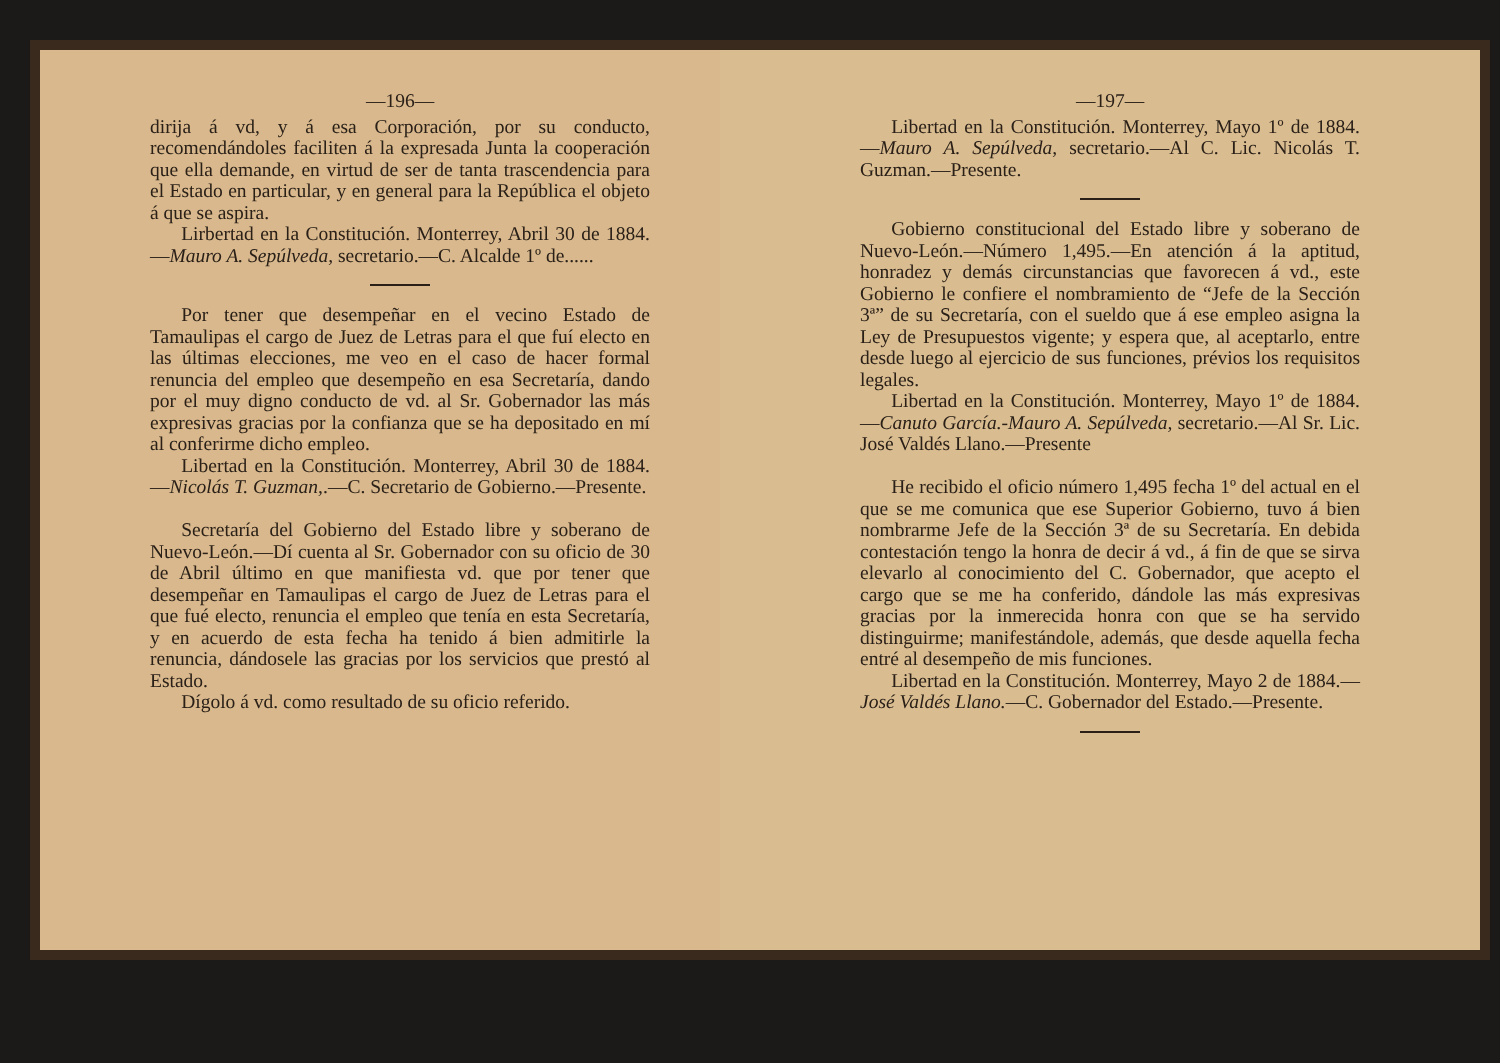—196—
dirija á vd, y á esa Corporación, por su conducto, recomendándoles faciliten á la expresada Junta la cooperación que ella demande, en virtud de ser de tanta trascendencia para el Estado en particular, y en general para la República el objeto á que se aspira.
Lirbertad en la Constitución. Monterrey, Abril 30 de 1884.—Mauro A. Sepúlveda, secretario.—C. Alcalde 1º de......
Por tener que desempeñar en el vecino Estado de Tamaulipas el cargo de Juez de Letras para el que fuí electo en las últimas elecciones, me veo en el caso de hacer formal renuncia del empleo que desempeño en esa Secretaría, dando por el muy digno conducto de vd. al Sr. Gobernador las más expresivas gracias por la confianza que se ha depositado en mí al conferirme dicho empleo.
Libertad en la Constitución. Monterrey, Abril 30 de 1884.—Nicolás T. Guzman,.—C. Secretario de Gobierno.—Presente.
Secretaría del Gobierno del Estado libre y soberano de Nuevo-León.—Dí cuenta al Sr. Gobernador con su oficio de 30 de Abril último en que manifiesta vd. que por tener que desempeñar en Tamaulipas el cargo de Juez de Letras para el que fué electo, renuncia el empleo que tenía en esta Secretaría, y en acuerdo de esta fecha ha tenido á bien admitirle la renuncia, dándosele las gracias por los servicios que prestó al Estado.
Dígolo á vd. como resultado de su oficio referido.
—197—
Libertad en la Constitución. Monterrey, Mayo 1º de 1884.—Mauro A. Sepúlveda, secretario.—Al C. Lic. Nicolás T. Guzman.—Presente.
Gobierno constitucional del Estado libre y soberano de Nuevo-León.—Número 1,495.—En atención á la aptitud, honradez y demás circunstancias que favorecen á vd., este Gobierno le confiere el nombramiento de “Jefe de la Sección 3ª” de su Secretaría, con el sueldo que á ese empleo asigna la Ley de Presupuestos vigente; y espera que, al aceptarlo, entre desde luego al ejercicio de sus funciones, prévios los requisitos legales.
Libertad en la Constitución. Monterrey, Mayo 1º de 1884.—Canuto García.-Mauro A. Sepúlveda, secretario.—Al Sr. Lic. José Valdés Llano.—Presente
He recibido el oficio número 1,495 fecha 1º del actual en el que se me comunica que ese Superior Gobierno, tuvo á bien nombrarme Jefe de la Sección 3ª de su Secretaría. En debida contestación tengo la honra de decir á vd., á fin de que se sirva elevarlo al conocimiento del C. Gobernador, que acepto el cargo que se me ha conferido, dándole las más expresivas gracias por la inmerecida honra con que se ha servido distinguirme; manifestándole, además, que desde aquella fecha entré al desempeño de mis funciones.
Libertad en la Constitución. Monterrey, Mayo 2 de 1884.—José Valdés Llano.—C. Gobernador del Estado.—Presente.